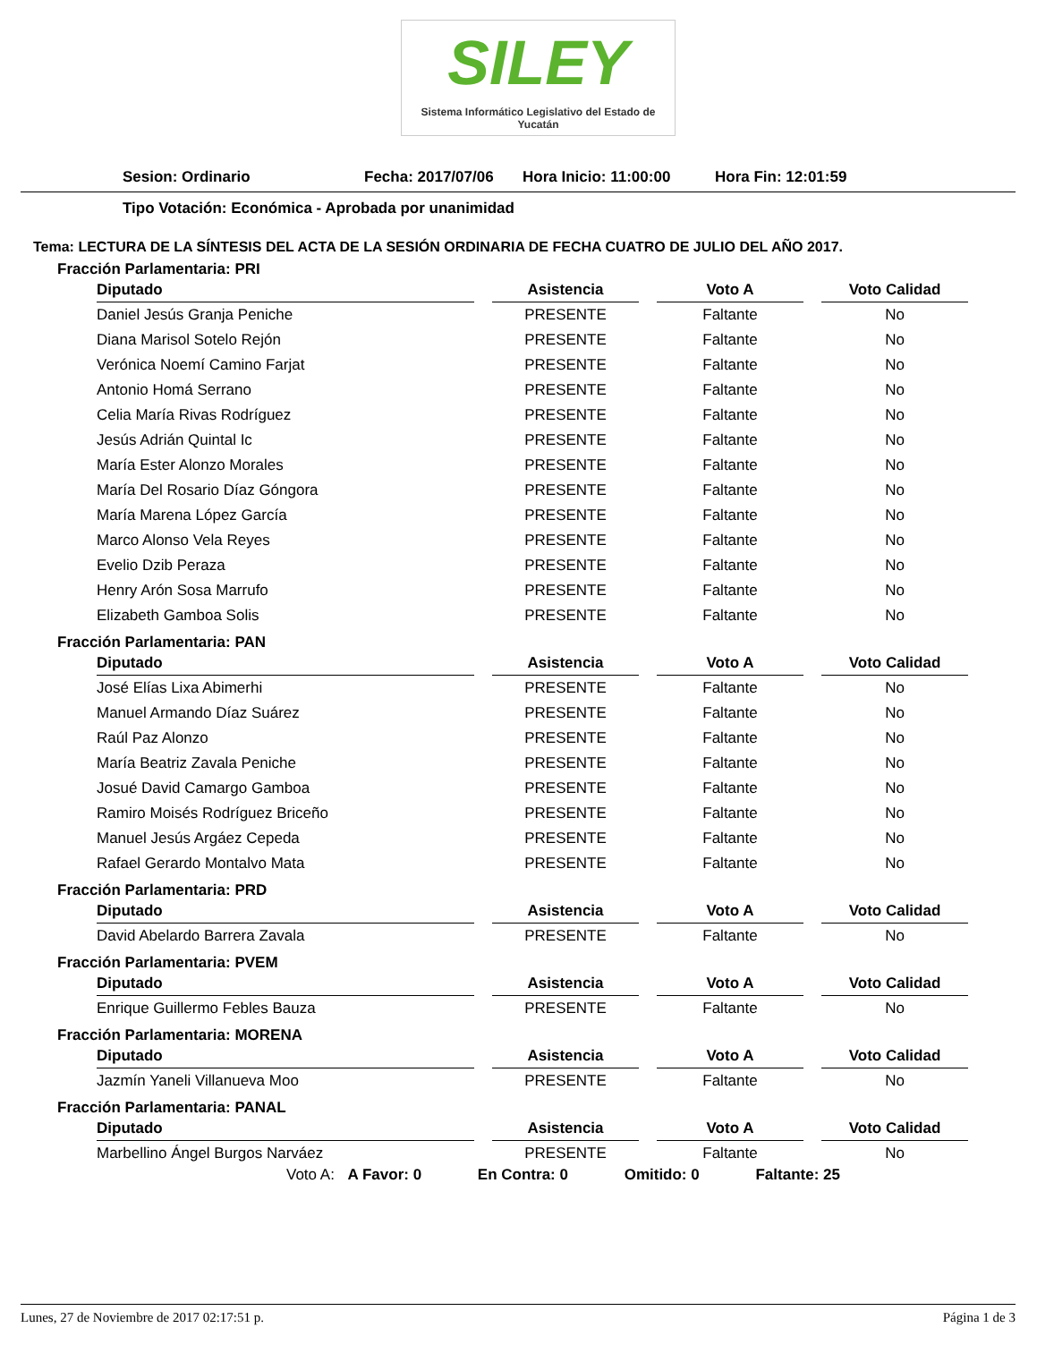SILEY
Sistema Informático Legislativo del Estado de Yucatán
Sesion: Ordinario Fecha: 2017/07/06 Hora Inicio: 11:00:00 Hora Fin: 12:01:59
Tipo Votación: Económica - Aprobada por unanimidad
Tema: LECTURA DE LA SÍNTESIS DEL ACTA DE LA SESIÓN ORDINARIA DE FECHA CUATRO DE JULIO DEL AÑO 2017.
Fracción Parlamentaria: PRI
| Diputado | Asistencia | Voto A | Voto Calidad |
| --- | --- | --- | --- |
| Daniel Jesús Granja Peniche | PRESENTE | Faltante | No |
| Diana Marisol Sotelo Rejón | PRESENTE | Faltante | No |
| Verónica Noemí Camino Farjat | PRESENTE | Faltante | No |
| Antonio Homá Serrano | PRESENTE | Faltante | No |
| Celia María Rivas Rodríguez | PRESENTE | Faltante | No |
| Jesús Adrián Quintal Ic | PRESENTE | Faltante | No |
| María Ester Alonzo Morales | PRESENTE | Faltante | No |
| María Del Rosario Díaz Góngora | PRESENTE | Faltante | No |
| María Marena López García | PRESENTE | Faltante | No |
| Marco Alonso Vela Reyes | PRESENTE | Faltante | No |
| Evelio Dzib Peraza | PRESENTE | Faltante | No |
| Henry Arón Sosa Marrufo | PRESENTE | Faltante | No |
| Elizabeth Gamboa Solis | PRESENTE | Faltante | No |
Fracción Parlamentaria: PAN
| Diputado | Asistencia | Voto A | Voto Calidad |
| --- | --- | --- | --- |
| José Elías Lixa Abimerhi | PRESENTE | Faltante | No |
| Manuel Armando Díaz Suárez | PRESENTE | Faltante | No |
| Raúl Paz Alonzo | PRESENTE | Faltante | No |
| María Beatriz Zavala Peniche | PRESENTE | Faltante | No |
| Josué David Camargo Gamboa | PRESENTE | Faltante | No |
| Ramiro Moisés Rodríguez Briceño | PRESENTE | Faltante | No |
| Manuel Jesús Argáez Cepeda | PRESENTE | Faltante | No |
| Rafael Gerardo Montalvo Mata | PRESENTE | Faltante | No |
Fracción Parlamentaria: PRD
| Diputado | Asistencia | Voto A | Voto Calidad |
| --- | --- | --- | --- |
| David Abelardo Barrera Zavala | PRESENTE | Faltante | No |
Fracción Parlamentaria: PVEM
| Diputado | Asistencia | Voto A | Voto Calidad |
| --- | --- | --- | --- |
| Enrique Guillermo Febles Bauza | PRESENTE | Faltante | No |
Fracción Parlamentaria: MORENA
| Diputado | Asistencia | Voto A | Voto Calidad |
| --- | --- | --- | --- |
| Jazmín Yaneli Villanueva Moo | PRESENTE | Faltante | No |
Fracción Parlamentaria: PANAL
| Diputado | Asistencia | Voto A | Voto Calidad |
| --- | --- | --- | --- |
| Marbellino Ángel Burgos Narváez | PRESENTE | Faltante | No |
Voto A: A Favor: 0 En Contra: 0 Omitido: 0 Faltante: 25
Lunes, 27 de Noviembre de 2017 02:17:51 p. Página 1 de 3